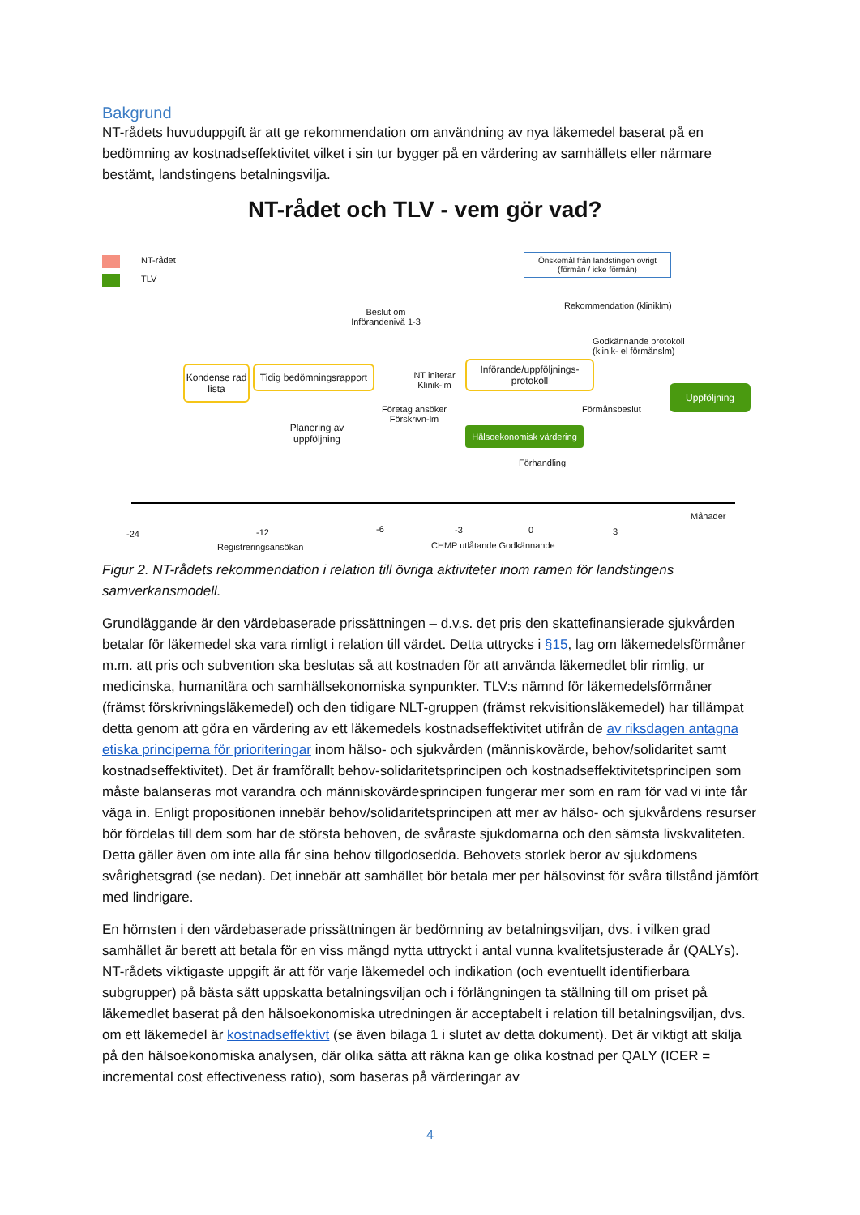Bakgrund
NT-rådets huvuduppgift är att ge rekommendation om användning av nya läkemedel baserat på en bedömning av kostnadseffektivitet vilket i sin tur bygger på en värdering av samhällets eller närmare bestämt, landstingens betalningsvilja.
NT-rådet och TLV - vem gör vad?
NT-rådet
TLV
Önskemål från landstingen övrigt (förmån / icke förmån)
Rekommendation (kliniklm)
Beslut om Införandenivå 1-3
Godkännande protokoll
(klinik- el förmånslm)
Kondense rad lista
Tidig bedömningsrapport
NT initerar Klinik-lm
Införande/uppföljnings-protokoll
Uppföljning
Företag ansöker Förskrivn-lm
Förmånsbeslut
Planering av uppföljning
Hälsoekonomisk värdering
Förhandling
-24 -12
Registreringsansökan
-6 -3 0 3
CHMP utlåtande Godkännande
Månader
Figur 2. NT-rådets rekommendation i relation till övriga aktiviteter inom ramen för landstingens samverkansmodell.
Grundläggande är den värdebaserade prissättningen – d.v.s. det pris den skattefinansierade sjukvården betalar för läkemedel ska vara rimligt i relation till värdet. Detta uttrycks i §15, lag om läkemedelsförmåner m.m. att pris och subvention ska beslutas så att kostnaden för att använda läkemedlet blir rimlig, ur medicinska, humanitära och samhällsekonomiska synpunkter. TLV:s nämnd för läkemedelsförmåner (främst förskrivningsläkemedel) och den tidigare NLT-gruppen (främst rekvisitionsläkemedel) har tillämpat detta genom att göra en värdering av ett läkemedels kostnadseffektivitet utifrån de av riksdagen antagna etiska principerna för prioriteringar inom hälso- och sjukvården (människovärde, behov/solidaritet samt kostnadseffektivitet). Det är framförallt behov-solidaritetsprincipen och kostnadseffektivitetsprincipen som måste balanseras mot varandra och människovärdesprincipen fungerar mer som en ram för vad vi inte får väga in. Enligt propositionen innebär behov/solidaritetsprincipen att mer av hälso- och sjukvårdens resurser bör fördelas till dem som har de största behoven, de svåraste sjukdomarna och den sämsta livskvaliteten. Detta gäller även om inte alla får sina behov tillgodosedda. Behovets storlek beror av sjukdomens svårighetsgrad (se nedan). Det innebär att samhället bör betala mer per hälsovinst för svåra tillstånd jämfört med lindrigare.
En hörnsten i den värdebaserade prissättningen är bedömning av betalningsviljan, dvs. i vilken grad samhället är berett att betala för en viss mängd nytta uttryckt i antal vunna kvalitetsjusterade år (QALYs). NT-rådets viktigaste uppgift är att för varje läkemedel och indikation (och eventuellt identifierbara subgrupper) på bästa sätt uppskatta betalningsviljan och i förlängningen ta ställning till om priset på läkemedlet baserat på den hälsoekonomiska utredningen är acceptabelt i relation till betalningsviljan, dvs. om ett läkemedel är kostnadseffektivt (se även bilaga 1 i slutet av detta dokument). Det är viktigt att skilja på den hälsoekonomiska analysen, där olika sätta att räkna kan ge olika kostnad per QALY (ICER = incremental cost effectiveness ratio), som baseras på värderingar av
4